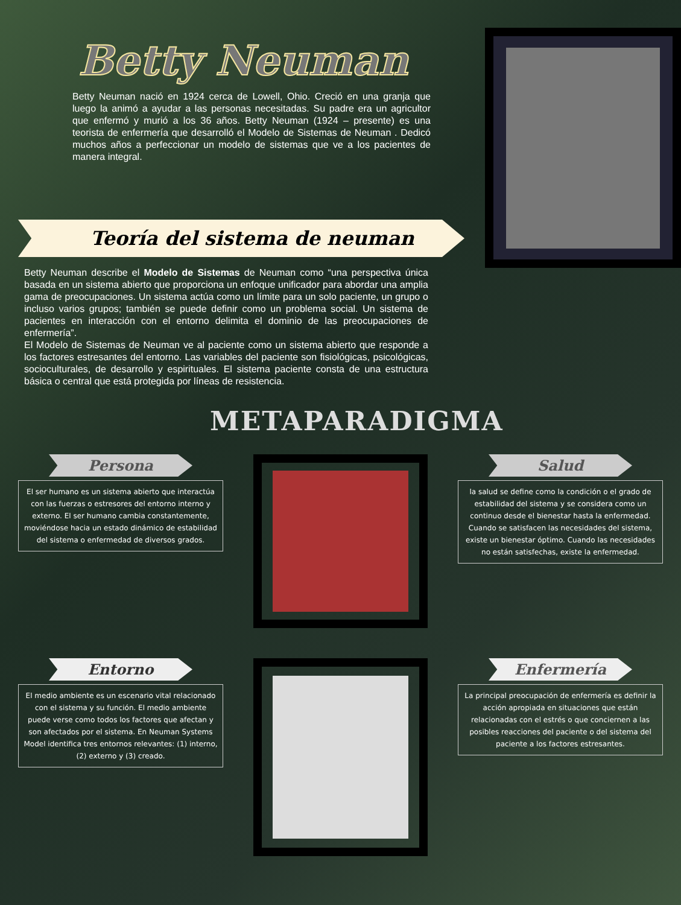Betty Neuman
Betty Neuman nació en 1924 cerca de Lowell, Ohio. Creció en una granja que luego la animó a ayudar a las personas necesitadas. Su padre era un agricultor que enfermó y murió a los 36 años. Betty Neuman (1924 – presente) es una teorista de enfermería que desarrolló el Modelo de Sistemas de Neuman . Dedicó muchos años a perfeccionar un modelo de sistemas que ve a los pacientes de manera integral.
Teoría del sistema de neuman
Betty Neuman describe el Modelo de Sistemas de Neuman como “una perspectiva única basada en un sistema abierto que proporciona un enfoque unificador para abordar una amplia gama de preocupaciones. Un sistema actúa como un límite para un solo paciente, un grupo o incluso varios grupos; también se puede definir como un problema social. Un sistema de pacientes en interacción con el entorno delimita el dominio de las preocupaciones de enfermería”.
El Modelo de Sistemas de Neuman ve al paciente como un sistema abierto que responde a los factores estresantes del entorno. Las variables del paciente son fisiológicas, psicológicas, socioculturales, de desarrollo y espirituales. El sistema paciente consta de una estructura básica o central que está protegida por líneas de resistencia.
METAPARADIGMA
Persona
El ser humano es un sistema abierto que interactúa con las fuerzas o estresores del entorno interno y externo. El ser humano cambia constantemente, moviéndose hacia un estado dinámico de estabilidad del sistema o enfermedad de diversos grados.
Salud
la salud se define como la condición o el grado de estabilidad del sistema y se considera como un continuo desde el bienestar hasta la enfermedad. Cuando se satisfacen las necesidades del sistema, existe un bienestar óptimo. Cuando las necesidades no están satisfechas, existe la enfermedad.
Entorno
El medio ambiente es un escenario vital relacionado con el sistema y su función. El medio ambiente puede verse como todos los factores que afectan y son afectados por el sistema. En Neuman Systems Model identifica tres entornos relevantes: (1) interno, (2) externo y (3) creado.
Enfermería
La principal preocupación de enfermería es definir la acción apropiada en situaciones que están relacionadas con el estrés o que conciernen a las posibles reacciones del paciente o del sistema del paciente a los factores estresantes.